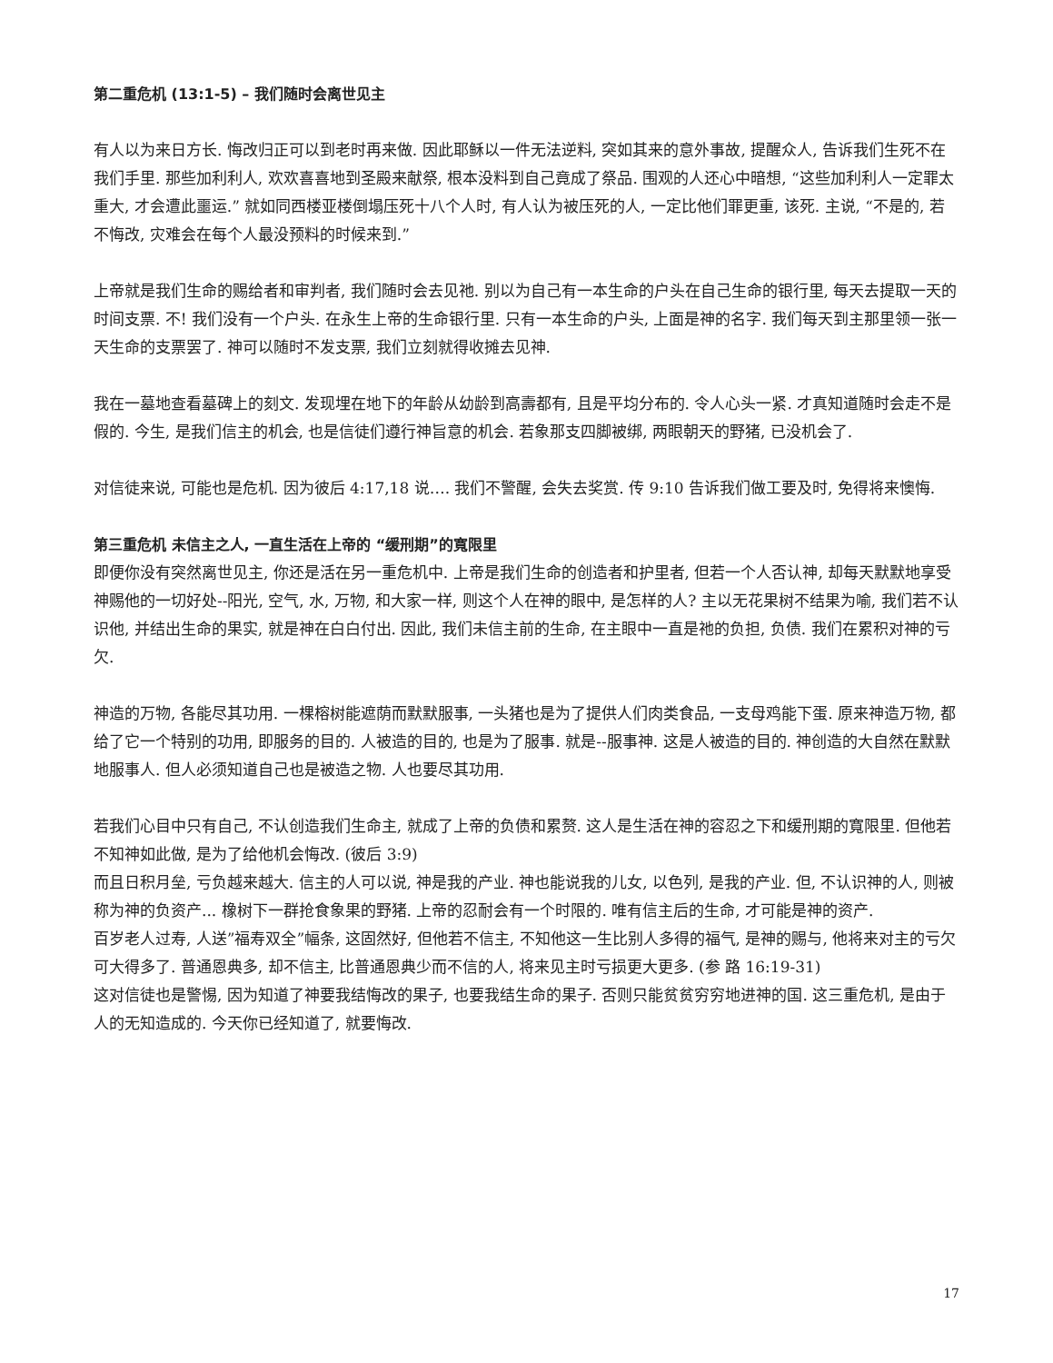第二重危机 (13:1-5) – 我们随时会离世见主
有人以为来日方长. 悔改归正可以到老时再来做. 因此耶稣以一件无法逆料, 突如其来的意外事故, 提醒众人, 告诉我们生死不在我们手里. 那些加利利人, 欢欢喜喜地到圣殿来献祭, 根本没料到自己竟成了祭品. 围观的人还心中暗想, “这些加利利人一定罪太重大, 才会遭此噩运.” 就如同西楼亚楼倒塌压死十八个人时, 有人认为被压死的人, 一定比他们罪更重, 该死. 主说, “不是的, 若不悔改, 灾难会在每个人最没预料的时候来到.”
上帝就是我们生命的赐给者和审判者, 我们随时会去见祂. 别以为自己有一本生命的户头在自己生命的银行里, 每天去提取一天的时间支票. 不! 我们没有一个户头. 在永生上帝的生命银行里. 只有一本生命的户头, 上面是神的名字. 我们每天到主那里领一张一天生命的支票罢了. 神可以随时不发支票, 我们立刻就得收摊去见神.
我在一墓地查看墓碑上的刻文. 发现埋在地下的年龄从幼龄到高壽都有, 且是平均分布的. 令人心头一紧. 才真知道随时会走不是假的. 今生, 是我们信主的机会, 也是信徒们遵行神旨意的机会. 若象那支四脚被绑, 两眼朝天的野猪, 已没机会了.
对信徒来说, 可能也是危机. 因为彼后 4:17,18 说…. 我们不警醒, 会失去奖赏. 传 9:10 告诉我们做工要及时, 免得将来懊悔.
第三重危机 未信主之人, 一直生活在上帝的 “缓刑期”的寬限里
即便你没有突然离世见主, 你还是活在另一重危机中. 上帝是我们生命的创造者和护里者, 但若一个人否认神, 却每天默默地享受神赐他的一切好处--阳光, 空气, 水, 万物, 和大家一样, 则这个人在神的眼中, 是怎样的人? 主以无花果树不结果为喻, 我们若不认识他, 并结出生命的果实, 就是神在白白付出. 因此, 我们未信主前的生命, 在主眼中一直是祂的负担, 负债. 我们在累积对神的亏欠.
神造的万物, 各能尽其功用. 一棵榕树能遮荫而默默服事, 一头猪也是为了提供人们肉类食品, 一支母鸡能下蛋. 原来神造万物, 都给了它一个特别的功用, 即服务的目的. 人被造的目的, 也是为了服事. 就是--服事神. 这是人被造的目的. 神创造的大自然在默默地服事人. 但人必须知道自己也是被造之物. 人也要尽其功用.
若我们心目中只有自己, 不认创造我们生命主, 就成了上帝的负债和累赘. 这人是生活在神的容忍之下和缓刑期的寬限里. 但他若不知神如此做, 是为了给他机会悔改. (彼后 3:9)
而且日积月垒, 亏负越来越大. 信主的人可以说, 神是我的产业. 神也能说我的儿女, 以色列, 是我的产业. 但, 不认识神的人, 则被称为神的负资产... 橡树下一群抢食象果的野猪. 上帝的忍耐会有一个时限的. 唯有信主后的生命, 才可能是神的资产.
百岁老人过寿, 人送”福寿双全”幅条, 这固然好, 但他若不信主, 不知他这一生比别人多得的福气, 是神的赐与, 他将来对主的亏欠可大得多了. 普通恩典多, 却不信主, 比普通恩典少而不信的人, 将来见主时亏损更大更多. (参 路 16:19-31)
这对信徒也是警惕, 因为知道了神要我结悔改的果子, 也要我结生命的果子. 否则只能贫贫穷穷地进神的国. 这三重危机, 是由于人的无知造成的. 今天你已经知道了, 就要悔改.
17